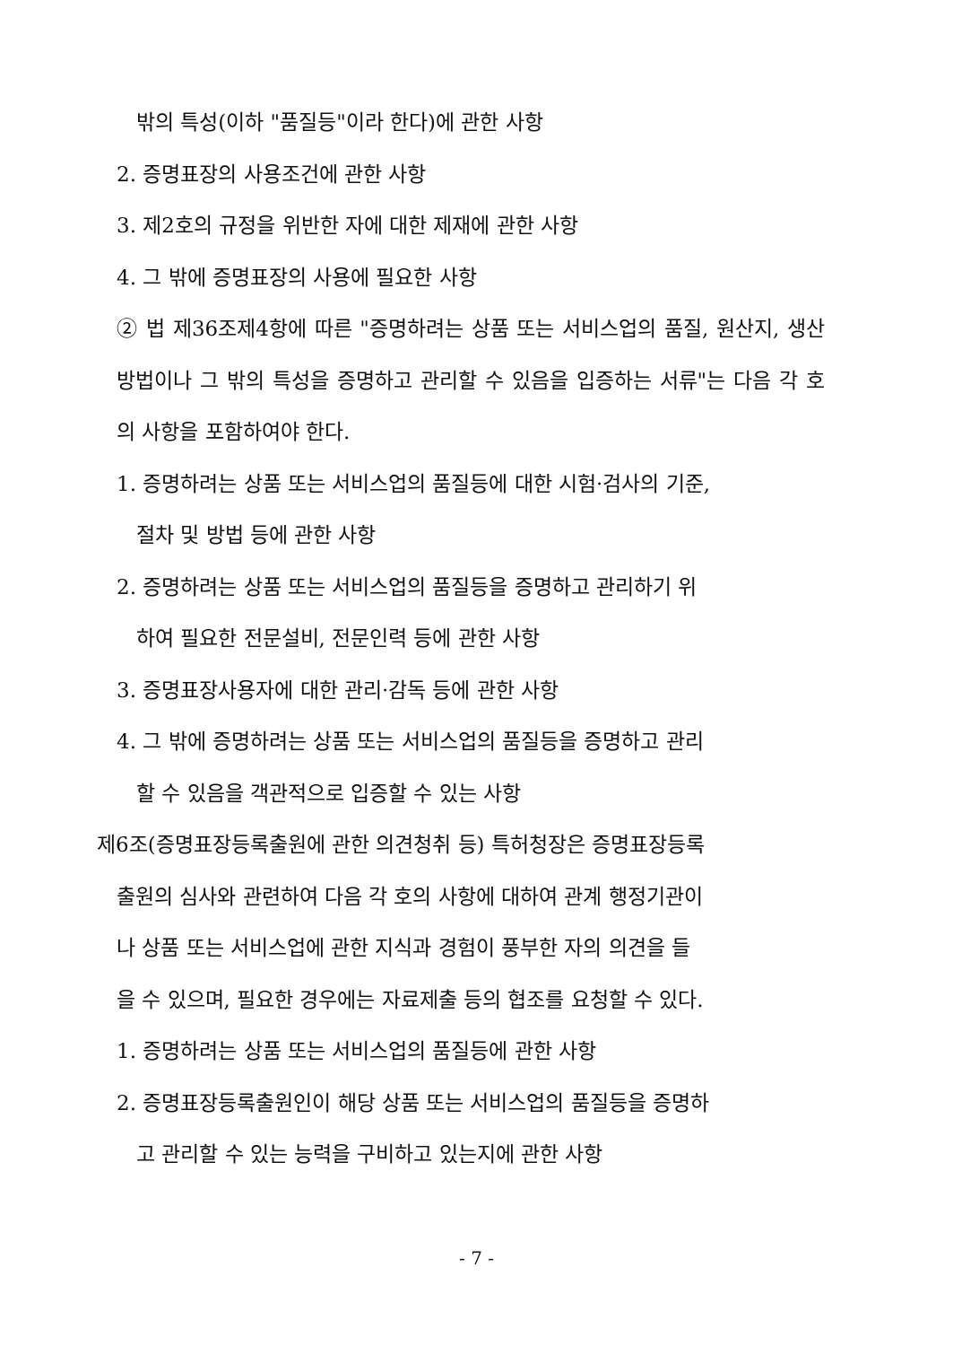밖의 특성(이하 "품질등"이라 한다)에 관한 사항
2. 증명표장의 사용조건에 관한 사항
3. 제2호의 규정을 위반한 자에 대한 제재에 관한 사항
4. 그 밖에 증명표장의 사용에 필요한 사항
② 법 제36조제4항에 따른 "증명하려는 상품 또는 서비스업의 품질, 원산지, 생산방법이나 그 밖의 특성을 증명하고 관리할 수 있음을 입증하는 서류"는 다음 각 호의 사항을 포함하여야 한다.
1. 증명하려는 상품 또는 서비스업의 품질등에 대한 시험·검사의 기준,
절차 및 방법 등에 관한 사항
2. 증명하려는 상품 또는 서비스업의 품질등을 증명하고 관리하기 위
하여 필요한 전문설비, 전문인력 등에 관한 사항
3. 증명표장사용자에 대한 관리·감독 등에 관한 사항
4. 그 밖에 증명하려는 상품 또는 서비스업의 품질등을 증명하고 관리
할 수 있음을 객관적으로 입증할 수 있는 사항
제6조(증명표장등록출원에 관한 의견청취 등) 특허청장은 증명표장등록
출원의 심사와 관련하여 다음 각 호의 사항에 대하여 관계 행정기관이
나 상품 또는 서비스업에 관한 지식과 경험이 풍부한 자의 의견을 들
을 수 있으며, 필요한 경우에는 자료제출 등의 협조를 요청할 수 있다.
1. 증명하려는 상품 또는 서비스업의 품질등에 관한 사항
2. 증명표장등록출원인이 해당 상품 또는 서비스업의 품질등을 증명하
고 관리할 수 있는 능력을 구비하고 있는지에 관한 사항
- 7 -